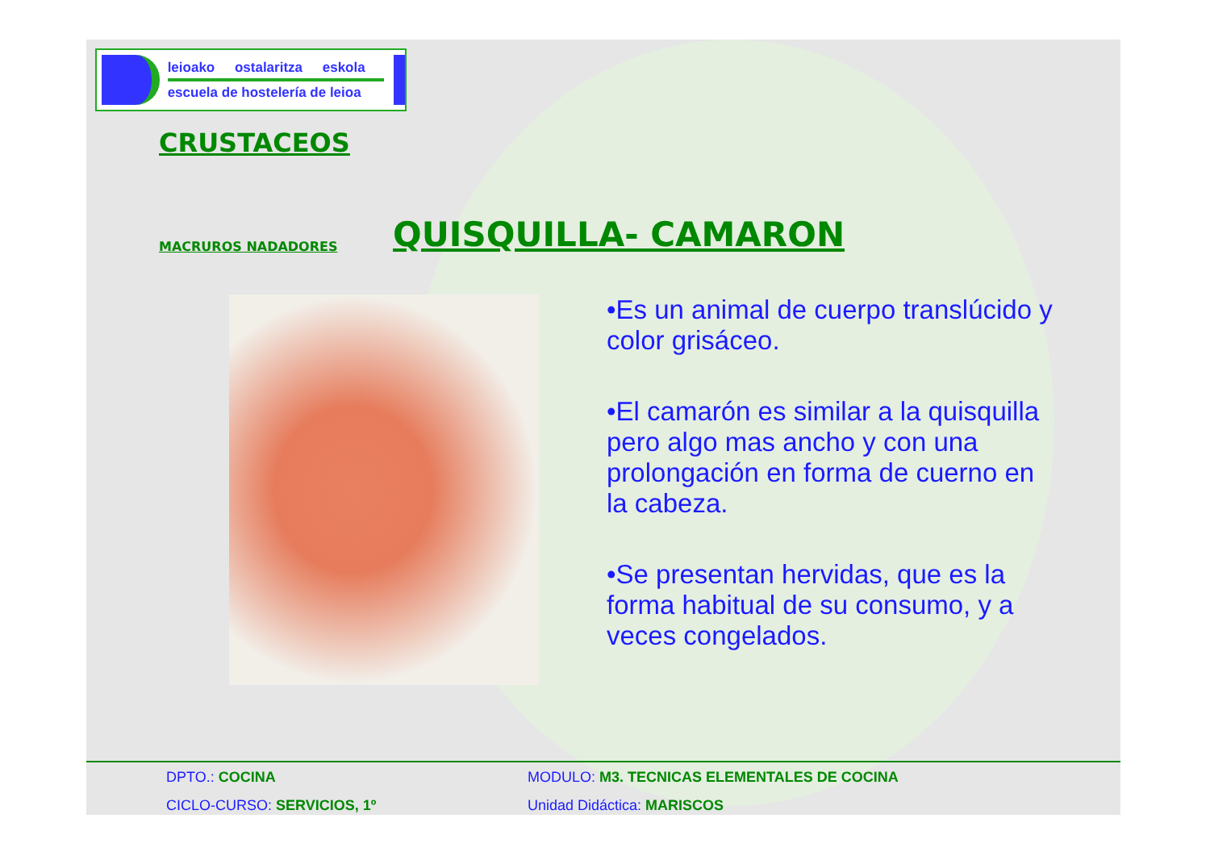leioako ostalaritza eskola
escuela de hostelería de leioa
CRUSTACEOS
MACRUROS NADADORES
QUISQUILLA- CAMARON
•Es un animal de cuerpo translúcido y color grisáceo.
•El camarón es similar a la quisquilla pero algo mas ancho y con una prolongación en forma de cuerno en la cabeza.
•Se presentan hervidas, que es la forma habitual de su consumo, y a veces congelados.
DPTO.: COCINA MODULO: M3. TECNICAS ELEMENTALES DE COCINA
CICLO-CURSO: SERVICIOS, 1º Unidad Didáctica: MARISCOS